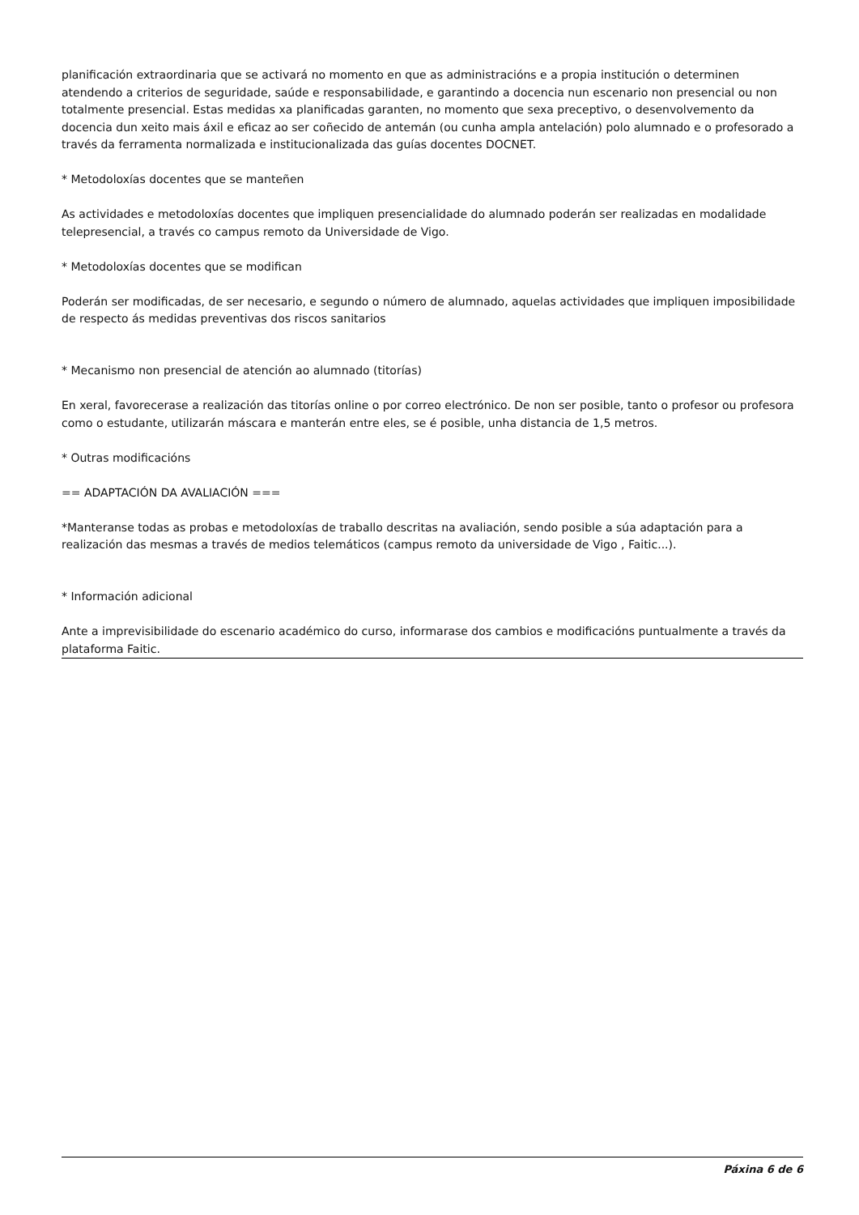planificación extraordinaria que se activará no momento en que as administracións e a propia institución o determinen atendendo a criterios de seguridade, saúde e responsabilidade, e garantindo a docencia nun escenario non presencial ou non totalmente presencial. Estas medidas xa planificadas garanten, no momento que sexa preceptivo, o desenvolvemento da docencia dun xeito mais áxil e eficaz ao ser coñecido de antemán (ou cunha ampla antelación) polo alumnado e o profesorado a través da ferramenta normalizada e institucionalizada das guías docentes DOCNET.
* Metodoloxías docentes que se manteñen
As actividades e metodoloxías docentes que impliquen presencialidade do alumnado poderán ser realizadas en modalidade telepresencial, a través co campus remoto da Universidade de Vigo.
* Metodoloxías docentes que se modifican
Poderán ser modificadas, de ser necesario, e segundo o número de alumnado, aquelas actividades que impliquen imposibilidade de respecto ás medidas preventivas dos riscos sanitarios
* Mecanismo non presencial de atención ao alumnado (titorías)
En xeral, favorecerase a realización das titorías online o por correo electrónico. De non ser posible, tanto o profesor ou profesora como o estudante, utilizarán máscara e manterán entre eles, se é posible, unha distancia de 1,5 metros.
* Outras modificacións
== ADAPTACIÓN DA AVALIACIÓN ===
*Manteranse todas as probas e metodoloxías de traballo descritas na avaliación, sendo posible a súa adaptación para a realización das mesmas a través de medios telemáticos (campus remoto da universidade de Vigo , Faitic...).
* Información adicional
Ante a imprevisibilidade do escenario académico do curso, informarase dos cambios e modificacións puntualmente a través da plataforma Faitic.
Páxina 6 de 6